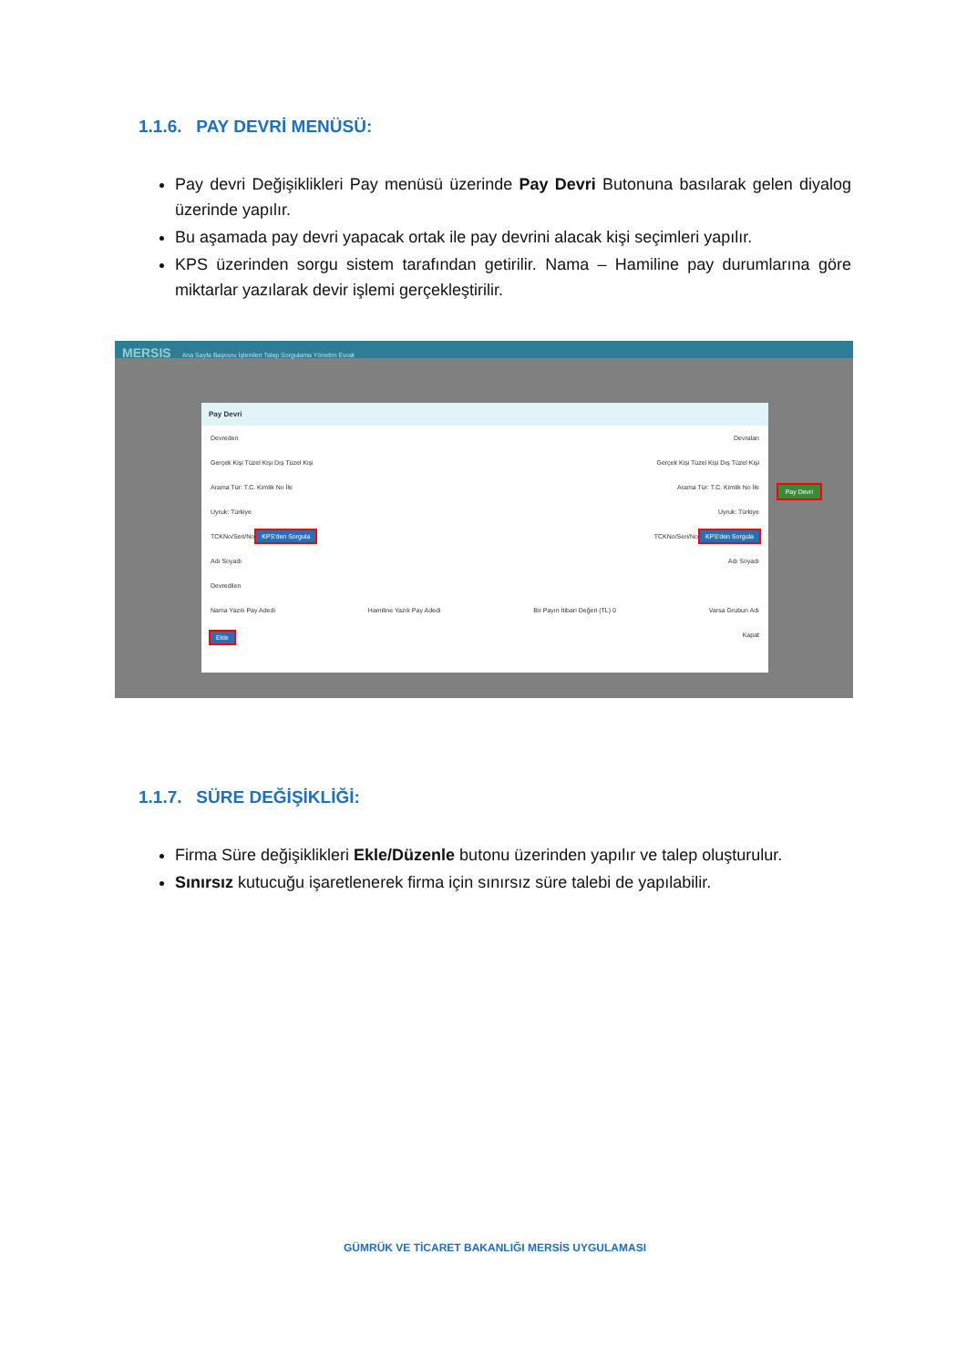1.1.6. PAY DEVRİ MENÜSÜ:
Pay devri Değişiklikleri Pay menüsü üzerinde Pay Devri Butonuna basılarak gelen diyalog üzerinde yapılır.
Bu aşamada pay devri yapacak ortak ile pay devrini alacak kişi seçimleri yapılır.
KPS üzerinden sorgu sistem tarafından getirilir. Nama – Hamiline pay durumlarına göre miktarlar yazılarak devir işlemi gerçekleştirilir.
MERSIS Ana Sayfa Başvuru İşlemleri Talep Sorgulama Yönetim Evrak
Pay Devri
Devreden Devralan
Gerçek Kişi Tüzel Kişi Dış Tüzel Kişi Gerçek Kişi Tüzel Kişi Dış Tüzel Kişi
Arama Tür: T.C. Kimlik No İle Arama Tür: T.C. Kimlik No İle
Uyruk: Türkiye Uyruk: Türkiye
TCKNo/Seri/No KPS'den Sorgula TCKNo/Seri/No KPS'den Sorgula
Adı Soyadı Adı Soyadı
Devredilen
Nama Yazılı Pay Adedi Hamiline Yazılı Pay Adedi Bir Payın İtibari Değeri (TL) 0 Varsa Grubun Adı
Ekle Kapat
Pay Devri
1.1.7. SÜRE DEĞİŞİKLİĞİ:
Firma Süre değişiklikleri Ekle/Düzenle butonu üzerinden yapılır ve talep oluşturulur.
Sınırsız kutucuğu işaretlenerek firma için sınırsız süre talebi de yapılabilir.
GÜMRÜK VE TİCARET BAKANLIĞI MERSİS UYGULAMASI